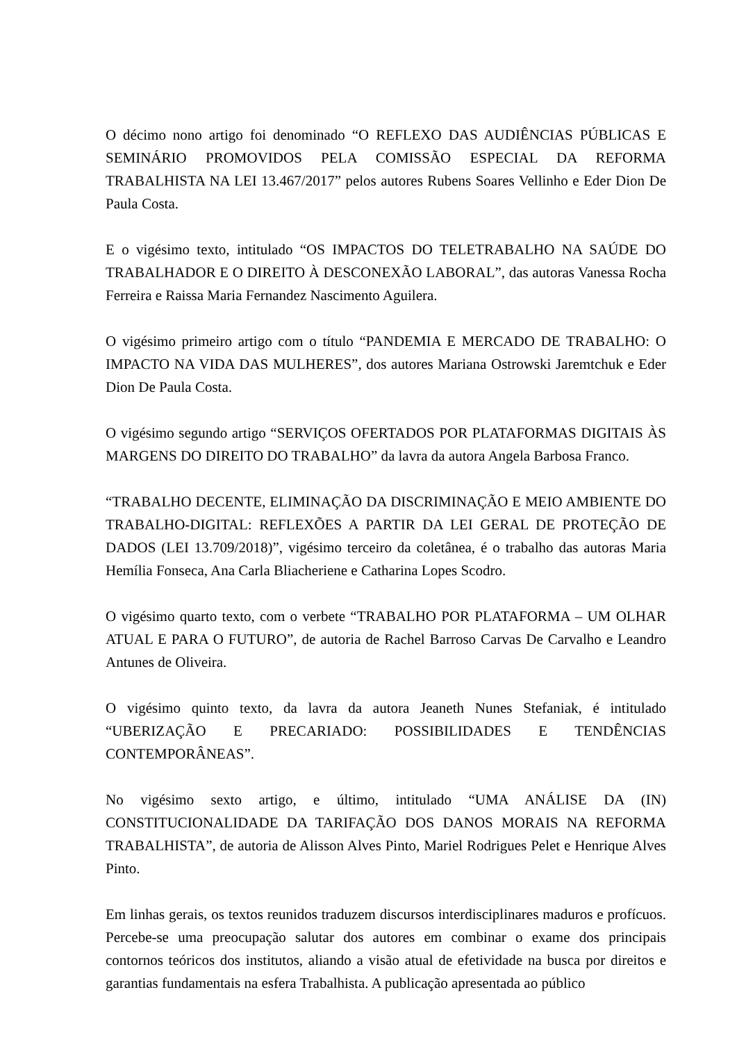O décimo nono artigo foi denominado “O REFLEXO DAS AUDIÊNCIAS PÚBLICAS E SEMINÁRIO PROMOVIDOS PELA COMISSÃO ESPECIAL DA REFORMA TRABALHISTA NA LEI 13.467/2017” pelos autores Rubens Soares Vellinho e Eder Dion De Paula Costa.
E o vigésimo texto, intitulado “OS IMPACTOS DO TELETRABALHO NA SAÚDE DO TRABALHADOR E O DIREITO À DESCONEXÃO LABORAL”, das autoras Vanessa Rocha Ferreira e Raissa Maria Fernandez Nascimento Aguilera.
O vigésimo primeiro artigo com o título “PANDEMIA E MERCADO DE TRABALHO: O IMPACTO NA VIDA DAS MULHERES”, dos autores Mariana Ostrowski Jaremtchuk e Eder Dion De Paula Costa.
O vigésimo segundo artigo “SERVIÇOS OFERTADOS POR PLATAFORMAS DIGITAIS ÀS MARGENS DO DIREITO DO TRABALHO” da lavra da autora Angela Barbosa Franco.
“TRABALHO DECENTE, ELIMINAÇÃO DA DISCRIMINAÇÃO E MEIO AMBIENTE DO TRABALHO-DIGITAL: REFLEXÕES A PARTIR DA LEI GERAL DE PROTEÇÃO DE DADOS (LEI 13.709/2018)”, vigésimo terceiro da coletânea, é o trabalho das autoras Maria Hemília Fonseca, Ana Carla Bliacheriene e Catharina Lopes Scodro.
O vigésimo quarto texto, com o verbete “TRABALHO POR PLATAFORMA – UM OLHAR ATUAL E PARA O FUTURO”, de autoria de Rachel Barroso Carvas De Carvalho e Leandro Antunes de Oliveira.
O vigésimo quinto texto, da lavra da autora Jeaneth Nunes Stefaniak, é intitulado “UBERIZAÇÃO E PRECARIADO: POSSIBILIDADES E TENDÊNCIAS CONTEMPORÂNEAS”.
No vigésimo sexto artigo, e último, intitulado “UMA ANÁLISE DA (IN) CONSTITUCIONALIDADE DA TARIFAÇÃO DOS DANOS MORAIS NA REFORMA TRABALHISTA”, de autoria de Alisson Alves Pinto, Mariel Rodrigues Pelet e Henrique Alves Pinto.
Em linhas gerais, os textos reunidos traduzem discursos interdisciplinares maduros e profícuos. Percebe-se uma preocupação salutar dos autores em combinar o exame dos principais contornos teóricos dos institutos, aliando a visão atual de efetividade na busca por direitos e garantias fundamentais na esfera Trabalhista. A publicação apresentada ao público